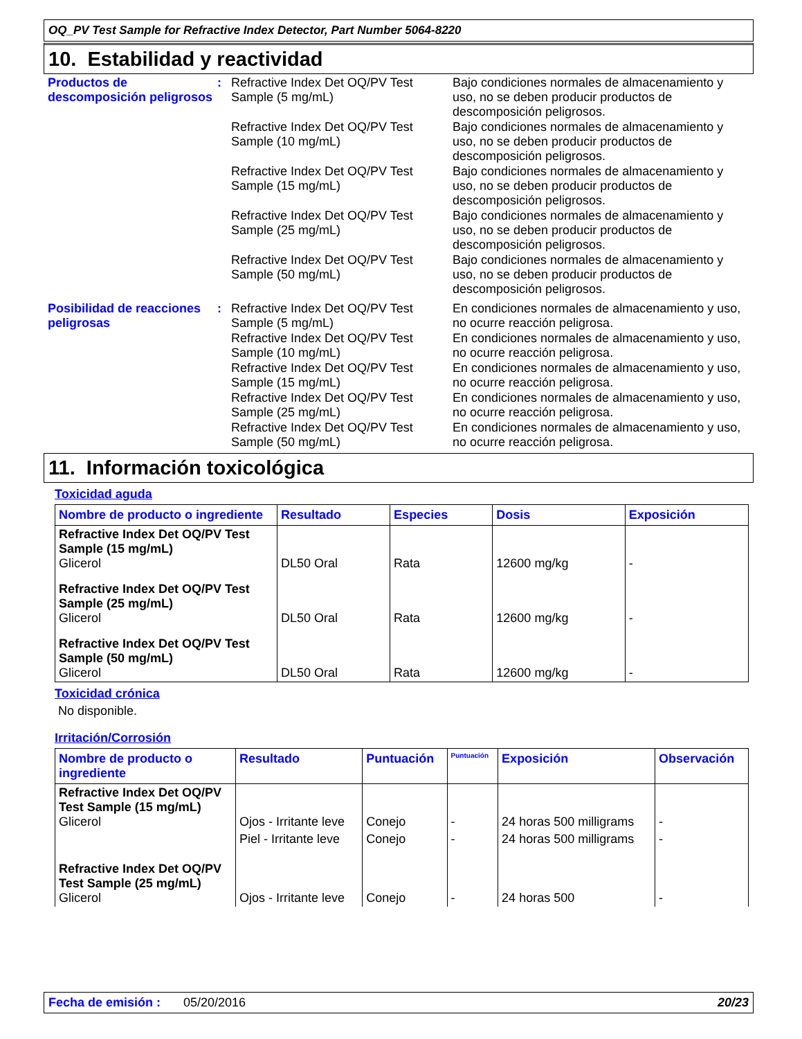OQ_PV Test Sample for Refractive Index Detector, Part Number 5064-8220
10. Estabilidad y reactividad
Productos de descomposición peligrosos
: Refractive Index Det OQ/PV Test Sample (5 mg/mL)
Bajo condiciones normales de almacenamiento y uso, no se deben producir productos de descomposición peligrosos.
Refractive Index Det OQ/PV Test Sample (10 mg/mL)
Bajo condiciones normales de almacenamiento y uso, no se deben producir productos de descomposición peligrosos.
Refractive Index Det OQ/PV Test Sample (15 mg/mL)
Bajo condiciones normales de almacenamiento y uso, no se deben producir productos de descomposición peligrosos.
Refractive Index Det OQ/PV Test Sample (25 mg/mL)
Bajo condiciones normales de almacenamiento y uso, no se deben producir productos de descomposición peligrosos.
Refractive Index Det OQ/PV Test Sample (50 mg/mL)
Bajo condiciones normales de almacenamiento y uso, no se deben producir productos de descomposición peligrosos.
Posibilidad de reacciones peligrosas
: Refractive Index Det OQ/PV Test Sample (5 mg/mL)
En condiciones normales de almacenamiento y uso, no ocurre reacción peligrosa.
Refractive Index Det OQ/PV Test Sample (10 mg/mL)
En condiciones normales de almacenamiento y uso, no ocurre reacción peligrosa.
Refractive Index Det OQ/PV Test Sample (15 mg/mL)
En condiciones normales de almacenamiento y uso, no ocurre reacción peligrosa.
Refractive Index Det OQ/PV Test Sample (25 mg/mL)
En condiciones normales de almacenamiento y uso, no ocurre reacción peligrosa.
Refractive Index Det OQ/PV Test Sample (50 mg/mL)
En condiciones normales de almacenamiento y uso, no ocurre reacción peligrosa.
11. Información toxicológica
Toxicidad aguda
| Nombre de producto o ingrediente | Resultado | Especies | Dosis | Exposición |
| --- | --- | --- | --- | --- |
| Refractive Index Det OQ/PV Test Sample (15 mg/mL) Glicerol | DL50 Oral | Rata | 12600 mg/kg | - |
| Refractive Index Det OQ/PV Test Sample (25 mg/mL) Glicerol | DL50 Oral | Rata | 12600 mg/kg | - |
| Refractive Index Det OQ/PV Test Sample (50 mg/mL) Glicerol | DL50 Oral | Rata | 12600 mg/kg | - |
Toxicidad crónica
No disponible.
Irritación/Corrosión
| Nombre de producto o ingrediente | Resultado | Puntuación | Puntuación | Exposición | Observación |
| --- | --- | --- | --- | --- | --- |
| Refractive Index Det OQ/PV Test Sample (15 mg/mL) Glicerol | Ojos - Irritante leve | Conejo | - | 24 horas 500 milligrams | - |
| | Piel - Irritante leve | Conejo | - | 24 horas 500 milligrams | - |
| Refractive Index Det OQ/PV Test Sample (25 mg/mL) Glicerol | Ojos - Irritante leve | Conejo | - | 24 horas 500 | - |
Fecha de emisión : 05/20/2016 20/23